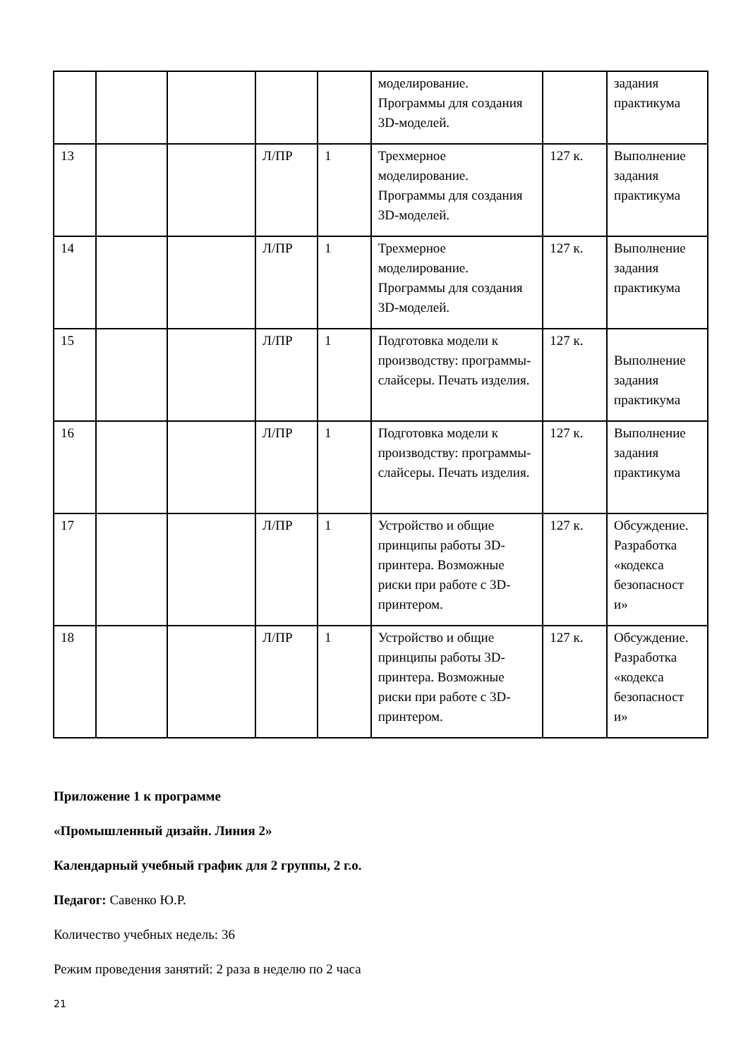| | | | | | моделирование. Программы для создания 3D-моделей. | | задания практикума |
| 13 | | | Л/ПР | 1 | Трехмерное моделирование. Программы для создания 3D-моделей. | 127 к. | Выполнение задания практикума |
| 14 | | | Л/ПР | 1 | Трехмерное моделирование. Программы для создания 3D-моделей. | 127 к. | Выполнение задания практикума |
| 15 | | | Л/ПР | 1 | Подготовка модели к производству: программы-слайсеры. Печать изделия. | 127 к. | Выполнение задания практикума |
| 16 | | | Л/ПР | 1 | Подготовка модели к производству: программы-слайсеры. Печать изделия. | 127 к. | Выполнение задания практикума |
| 17 | | | Л/ПР | 1 | Устройство и общие принципы работы 3D-принтера. Возможные риски при работе с 3D-принтером. | 127 к. | Обсуждение. Разработка «кодекса безопасност и» |
| 18 | | | Л/ПР | 1 | Устройство и общие принципы работы 3D-принтера. Возможные риски при работе с 3D-принтером. | 127 к. | Обсуждение. Разработка «кодекса безопасност и» |
Приложение 1 к программе
«Промышленный дизайн. Линия 2»
Календарный учебный график для 2 группы, 2 г.о.
Педагог: Савенко Ю.Р.
Количество учебных недель: 36
Режим проведения занятий: 2 раза в неделю по 2 часа
21